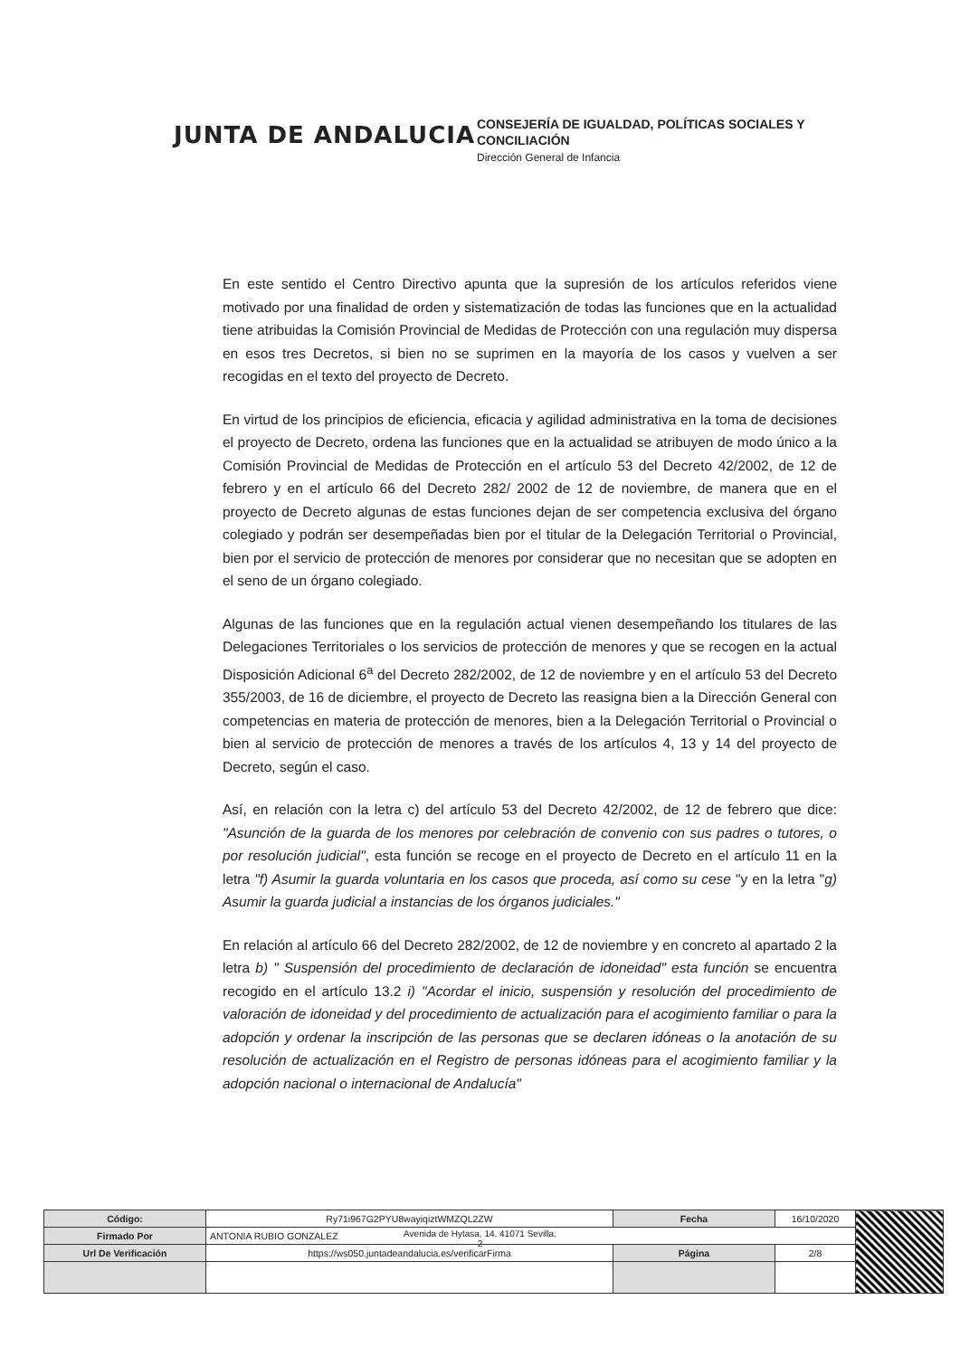JUNTA DE ANDALUCIA
CONSEJERÍA DE IGUALDAD, POLÍTICAS SOCIALES Y
CONCILIACIÓN
Dirección General de Infancia
En este sentido el Centro Directivo apunta que la supresión de los artículos referidos viene motivado por una finalidad de orden y sistematización de todas las funciones que en la actualidad tiene atribuidas la Comisión Provincial de Medidas de Protección con una regulación muy dispersa en esos tres Decretos, si bien no se suprimen en la mayoría de los casos y vuelven a ser recogidas en el texto del proyecto de Decreto.
En virtud de los principios de eficiencia, eficacia y agilidad administrativa en la toma de decisiones el proyecto de Decreto, ordena las funciones que en la actualidad se atribuyen de modo único a la Comisión Provincial de Medidas de Protección en el artículo 53 del Decreto 42/2002, de 12 de febrero y en el artículo 66 del Decreto 282/ 2002 de 12 de noviembre, de manera que en el proyecto de Decreto algunas de estas funciones dejan de ser competencia exclusiva del órgano colegiado y podrán ser desempeñadas bien por el titular de la Delegación Territorial o Provincial, bien por el servicio de protección de menores por considerar que no necesitan que se adopten en el seno de un órgano colegiado.
Algunas de las funciones que en la regulación actual vienen desempeñando los titulares de las Delegaciones Territoriales o los servicios de protección de menores y que se recogen en la actual Disposición Adicional 6<sup>a</sup> del Decreto 282/2002, de 12 de noviembre y en el artículo 53 del Decreto 355/2003, de 16 de diciembre, el proyecto de Decreto las reasigna bien a la Dirección General con competencias en materia de protección de menores, bien a la Delegación Territorial o Provincial o bien al servicio de protección de menores a través de los artículos 4, 13 y 14 del proyecto de Decreto, según el caso.
Así, en relación con la letra c) del artículo 53 del Decreto 42/2002, de 12 de febrero que dice: "Asunción de la guarda de los menores por celebración de convenio con sus padres o tutores, o por resolución judicial", esta función se recoge en el proyecto de Decreto en el artículo 11 en la letra "f) Asumir la guarda voluntaria en los casos que proceda, así como su cese "y en la letra "g) Asumir la guarda judicial a instancias de los órganos judiciales."
En relación al artículo 66 del Decreto 282/2002, de 12 de noviembre y en concreto al apartado 2 la letra b) " Suspensión del procedimiento de declaración de idoneidad" esta función se encuentra recogido en el artículo 13.2 i) "Acordar el inicio, suspensión y resolución del procedimiento de valoración de idoneidad y del procedimiento de actualización para el acogimiento familiar o para la adopción y ordenar la inscripción de las personas que se declaren idóneas o la anotación de su resolución de actualización en el Registro de personas idóneas para el acogimiento familiar y la adopción nacional o internacional de Andalucía"
Avenida de Hytasa, 14. 41071 Sevilla.
2
| Código: | Ry71i967G2PYU8wayiqiztWMZQL2ZW | Fecha | 16/10/2020 | |
| Firmado Por | ANTONIA RUBIO GONZALEZ | | | |
| Url De Verificación | https://ws050.juntadeandalucia.es/verificarFirma | Página | 2/8 | |